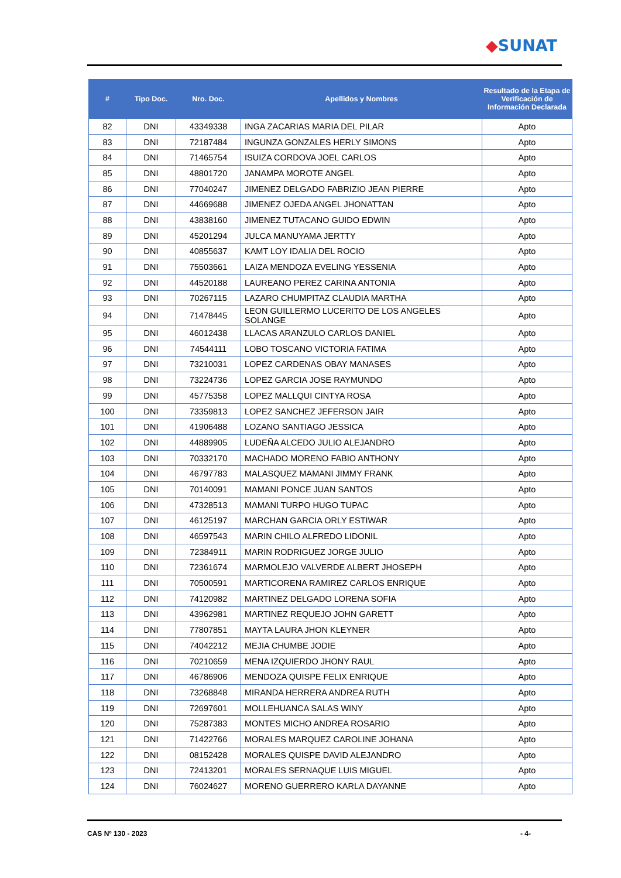◆SUNAT
| # | Tipo Doc. | Nro. Doc. | Apellidos y Nombres | Resultado de la Etapa de Verificación de Información Declarada |
| --- | --- | --- | --- | --- |
| 82 | DNI | 43349338 | INGA ZACARIAS MARIA DEL PILAR | Apto |
| 83 | DNI | 72187484 | INGUNZA GONZALES HERLY SIMONS | Apto |
| 84 | DNI | 71465754 | ISUIZA CORDOVA JOEL CARLOS | Apto |
| 85 | DNI | 48801720 | JANAMPA MOROTE ANGEL | Apto |
| 86 | DNI | 77040247 | JIMENEZ DELGADO FABRIZIO JEAN PIERRE | Apto |
| 87 | DNI | 44669688 | JIMENEZ OJEDA ANGEL JHONATTAN | Apto |
| 88 | DNI | 43838160 | JIMENEZ TUTACANO GUIDO EDWIN | Apto |
| 89 | DNI | 45201294 | JULCA MANUYAMA JERTTY | Apto |
| 90 | DNI | 40855637 | KAMT LOY IDALIA DEL ROCIO | Apto |
| 91 | DNI | 75503661 | LAIZA MENDOZA EVELING YESSENIA | Apto |
| 92 | DNI | 44520188 | LAUREANO PEREZ CARINA ANTONIA | Apto |
| 93 | DNI | 70267115 | LAZARO CHUMPITAZ CLAUDIA MARTHA | Apto |
| 94 | DNI | 71478445 | LEON GUILLERMO LUCERITO DE LOS ANGELES SOLANGE | Apto |
| 95 | DNI | 46012438 | LLACAS ARANZULO CARLOS DANIEL | Apto |
| 96 | DNI | 74544111 | LOBO TOSCANO VICTORIA FATIMA | Apto |
| 97 | DNI | 73210031 | LOPEZ CARDENAS OBAY MANASES | Apto |
| 98 | DNI | 73224736 | LOPEZ GARCIA JOSE RAYMUNDO | Apto |
| 99 | DNI | 45775358 | LOPEZ MALLQUI CINTYA ROSA | Apto |
| 100 | DNI | 73359813 | LOPEZ SANCHEZ JEFERSON JAIR | Apto |
| 101 | DNI | 41906488 | LOZANO SANTIAGO JESSICA | Apto |
| 102 | DNI | 44889905 | LUDEÑA ALCEDO JULIO ALEJANDRO | Apto |
| 103 | DNI | 70332170 | MACHADO MORENO FABIO ANTHONY | Apto |
| 104 | DNI | 46797783 | MALASQUEZ MAMANI JIMMY FRANK | Apto |
| 105 | DNI | 70140091 | MAMANI PONCE JUAN SANTOS | Apto |
| 106 | DNI | 47328513 | MAMANI TURPO HUGO TUPAC | Apto |
| 107 | DNI | 46125197 | MARCHAN GARCIA ORLY ESTIWAR | Apto |
| 108 | DNI | 46597543 | MARIN CHILO ALFREDO LIDONIL | Apto |
| 109 | DNI | 72384911 | MARIN RODRIGUEZ JORGE JULIO | Apto |
| 110 | DNI | 72361674 | MARMOLEJO VALVERDE ALBERT JHOSEPH | Apto |
| 111 | DNI | 70500591 | MARTICORENA RAMIREZ CARLOS ENRIQUE | Apto |
| 112 | DNI | 74120982 | MARTINEZ DELGADO LORENA SOFIA | Apto |
| 113 | DNI | 43962981 | MARTINEZ REQUEJO JOHN GARETT | Apto |
| 114 | DNI | 77807851 | MAYTA LAURA JHON KLEYNER | Apto |
| 115 | DNI | 74042212 | MEJIA CHUMBE JODIE | Apto |
| 116 | DNI | 70210659 | MENA IZQUIERDO JHONY RAUL | Apto |
| 117 | DNI | 46786906 | MENDOZA QUISPE FELIX ENRIQUE | Apto |
| 118 | DNI | 73268848 | MIRANDA HERRERA ANDREA RUTH | Apto |
| 119 | DNI | 72697601 | MOLLEHUANCA SALAS WINY | Apto |
| 120 | DNI | 75287383 | MONTES MICHO ANDREA ROSARIO | Apto |
| 121 | DNI | 71422766 | MORALES MARQUEZ CAROLINE JOHANA | Apto |
| 122 | DNI | 08152428 | MORALES QUISPE DAVID ALEJANDRO | Apto |
| 123 | DNI | 72413201 | MORALES SERNAQUE LUIS MIGUEL | Apto |
| 124 | DNI | 76024627 | MORENO GUERRERO KARLA DAYANNE | Apto |
CAS Nº 130 - 2023 - 4-